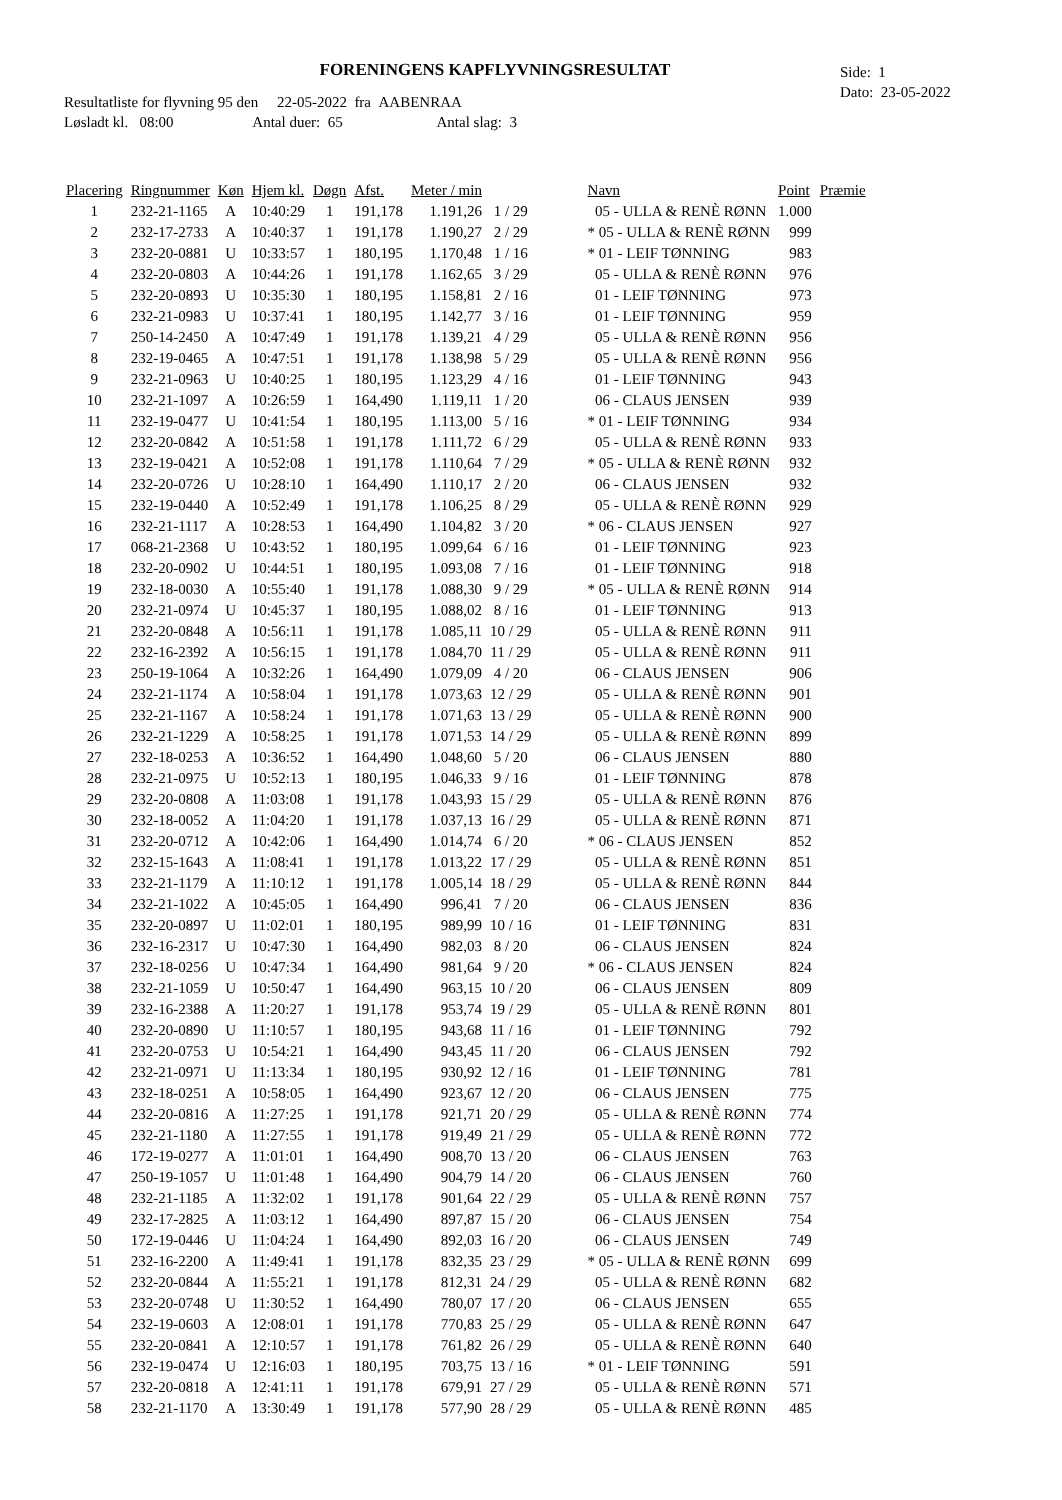FORENINGENS KAPFLYVNINGSRESULTAT
Side: 1
Dato: 23-05-2022
Resultatliste for flyvning 95 den 22-05-2022 fra AABENRAA
Løsladt kl. 08:00 Antal duer: 65 Antal slag: 3
| Placering | Ringnummer | Køn | Hjem kl. | Døgn | Afst. | Meter / min | | | Navn | Point | Præmie |
| --- | --- | --- | --- | --- | --- | --- | --- | --- | --- | --- | --- |
| 1 | 232-21-1165 | A | 10:40:29 | 1 | 191,178 | 1.191,26 | 1 / 29 | | 05 - ULLA & RENÈ RØNN | 1.000 | |
| 2 | 232-17-2733 | A | 10:40:37 | 1 | 191,178 | 1.190,27 | 2 / 29 | | * 05 - ULLA & RENÈ RØNN | 999 | |
| 3 | 232-20-0881 | U | 10:33:57 | 1 | 180,195 | 1.170,48 | 1 / 16 | | * 01 - LEIF TØNNING | 983 | |
| 4 | 232-20-0803 | A | 10:44:26 | 1 | 191,178 | 1.162,65 | 3 / 29 | | 05 - ULLA & RENÈ RØNN | 976 | |
| 5 | 232-20-0893 | U | 10:35:30 | 1 | 180,195 | 1.158,81 | 2 / 16 | | 01 - LEIF TØNNING | 973 | |
| 6 | 232-21-0983 | U | 10:37:41 | 1 | 180,195 | 1.142,77 | 3 / 16 | | 01 - LEIF TØNNING | 959 | |
| 7 | 250-14-2450 | A | 10:47:49 | 1 | 191,178 | 1.139,21 | 4 / 29 | | 05 - ULLA & RENÈ RØNN | 956 | |
| 8 | 232-19-0465 | A | 10:47:51 | 1 | 191,178 | 1.138,98 | 5 / 29 | | 05 - ULLA & RENÈ RØNN | 956 | |
| 9 | 232-21-0963 | U | 10:40:25 | 1 | 180,195 | 1.123,29 | 4 / 16 | | 01 - LEIF TØNNING | 943 | |
| 10 | 232-21-1097 | A | 10:26:59 | 1 | 164,490 | 1.119,11 | 1 / 20 | | 06 - CLAUS JENSEN | 939 | |
| 11 | 232-19-0477 | U | 10:41:54 | 1 | 180,195 | 1.113,00 | 5 / 16 | | * 01 - LEIF TØNNING | 934 | |
| 12 | 232-20-0842 | A | 10:51:58 | 1 | 191,178 | 1.111,72 | 6 / 29 | | 05 - ULLA & RENÈ RØNN | 933 | |
| 13 | 232-19-0421 | A | 10:52:08 | 1 | 191,178 | 1.110,64 | 7 / 29 | | * 05 - ULLA & RENÈ RØNN | 932 | |
| 14 | 232-20-0726 | U | 10:28:10 | 1 | 164,490 | 1.110,17 | 2 / 20 | | 06 - CLAUS JENSEN | 932 | |
| 15 | 232-19-0440 | A | 10:52:49 | 1 | 191,178 | 1.106,25 | 8 / 29 | | 05 - ULLA & RENÈ RØNN | 929 | |
| 16 | 232-21-1117 | A | 10:28:53 | 1 | 164,490 | 1.104,82 | 3 / 20 | | * 06 - CLAUS JENSEN | 927 | |
| 17 | 068-21-2368 | U | 10:43:52 | 1 | 180,195 | 1.099,64 | 6 / 16 | | 01 - LEIF TØNNING | 923 | |
| 18 | 232-20-0902 | U | 10:44:51 | 1 | 180,195 | 1.093,08 | 7 / 16 | | 01 - LEIF TØNNING | 918 | |
| 19 | 232-18-0030 | A | 10:55:40 | 1 | 191,178 | 1.088,30 | 9 / 29 | | * 05 - ULLA & RENÈ RØNN | 914 | |
| 20 | 232-21-0974 | U | 10:45:37 | 1 | 180,195 | 1.088,02 | 8 / 16 | | 01 - LEIF TØNNING | 913 | |
| 21 | 232-20-0848 | A | 10:56:11 | 1 | 191,178 | 1.085,11 | 10 / 29 | | 05 - ULLA & RENÈ RØNN | 911 | |
| 22 | 232-16-2392 | A | 10:56:15 | 1 | 191,178 | 1.084,70 | 11 / 29 | | 05 - ULLA & RENÈ RØNN | 911 | |
| 23 | 250-19-1064 | A | 10:32:26 | 1 | 164,490 | 1.079,09 | 4 / 20 | | 06 - CLAUS JENSEN | 906 | |
| 24 | 232-21-1174 | A | 10:58:04 | 1 | 191,178 | 1.073,63 | 12 / 29 | | 05 - ULLA & RENÈ RØNN | 901 | |
| 25 | 232-21-1167 | A | 10:58:24 | 1 | 191,178 | 1.071,63 | 13 / 29 | | 05 - ULLA & RENÈ RØNN | 900 | |
| 26 | 232-21-1229 | A | 10:58:25 | 1 | 191,178 | 1.071,53 | 14 / 29 | | 05 - ULLA & RENÈ RØNN | 899 | |
| 27 | 232-18-0253 | A | 10:36:52 | 1 | 164,490 | 1.048,60 | 5 / 20 | | 06 - CLAUS JENSEN | 880 | |
| 28 | 232-21-0975 | U | 10:52:13 | 1 | 180,195 | 1.046,33 | 9 / 16 | | 01 - LEIF TØNNING | 878 | |
| 29 | 232-20-0808 | A | 11:03:08 | 1 | 191,178 | 1.043,93 | 15 / 29 | | 05 - ULLA & RENÈ RØNN | 876 | |
| 30 | 232-18-0052 | A | 11:04:20 | 1 | 191,178 | 1.037,13 | 16 / 29 | | 05 - ULLA & RENÈ RØNN | 871 | |
| 31 | 232-20-0712 | A | 10:42:06 | 1 | 164,490 | 1.014,74 | 6 / 20 | | * 06 - CLAUS JENSEN | 852 | |
| 32 | 232-15-1643 | A | 11:08:41 | 1 | 191,178 | 1.013,22 | 17 / 29 | | 05 - ULLA & RENÈ RØNN | 851 | |
| 33 | 232-21-1179 | A | 11:10:12 | 1 | 191,178 | 1.005,14 | 18 / 29 | | 05 - ULLA & RENÈ RØNN | 844 | |
| 34 | 232-21-1022 | A | 10:45:05 | 1 | 164,490 | 996,41 | 7 / 20 | | 06 - CLAUS JENSEN | 836 | |
| 35 | 232-20-0897 | U | 11:02:01 | 1 | 180,195 | 989,99 | 10 / 16 | | 01 - LEIF TØNNING | 831 | |
| 36 | 232-16-2317 | U | 10:47:30 | 1 | 164,490 | 982,03 | 8 / 20 | | 06 - CLAUS JENSEN | 824 | |
| 37 | 232-18-0256 | U | 10:47:34 | 1 | 164,490 | 981,64 | 9 / 20 | | * 06 - CLAUS JENSEN | 824 | |
| 38 | 232-21-1059 | U | 10:50:47 | 1 | 164,490 | 963,15 | 10 / 20 | | 06 - CLAUS JENSEN | 809 | |
| 39 | 232-16-2388 | A | 11:20:27 | 1 | 191,178 | 953,74 | 19 / 29 | | 05 - ULLA & RENÈ RØNN | 801 | |
| 40 | 232-20-0890 | U | 11:10:57 | 1 | 180,195 | 943,68 | 11 / 16 | | 01 - LEIF TØNNING | 792 | |
| 41 | 232-20-0753 | U | 10:54:21 | 1 | 164,490 | 943,45 | 11 / 20 | | 06 - CLAUS JENSEN | 792 | |
| 42 | 232-21-0971 | U | 11:13:34 | 1 | 180,195 | 930,92 | 12 / 16 | | 01 - LEIF TØNNING | 781 | |
| 43 | 232-18-0251 | A | 10:58:05 | 1 | 164,490 | 923,67 | 12 / 20 | | 06 - CLAUS JENSEN | 775 | |
| 44 | 232-20-0816 | A | 11:27:25 | 1 | 191,178 | 921,71 | 20 / 29 | | 05 - ULLA & RENÈ RØNN | 774 | |
| 45 | 232-21-1180 | A | 11:27:55 | 1 | 191,178 | 919,49 | 21 / 29 | | 05 - ULLA & RENÈ RØNN | 772 | |
| 46 | 172-19-0277 | A | 11:01:01 | 1 | 164,490 | 908,70 | 13 / 20 | | 06 - CLAUS JENSEN | 763 | |
| 47 | 250-19-1057 | U | 11:01:48 | 1 | 164,490 | 904,79 | 14 / 20 | | 06 - CLAUS JENSEN | 760 | |
| 48 | 232-21-1185 | A | 11:32:02 | 1 | 191,178 | 901,64 | 22 / 29 | | 05 - ULLA & RENÈ RØNN | 757 | |
| 49 | 232-17-2825 | A | 11:03:12 | 1 | 164,490 | 897,87 | 15 / 20 | | 06 - CLAUS JENSEN | 754 | |
| 50 | 172-19-0446 | U | 11:04:24 | 1 | 164,490 | 892,03 | 16 / 20 | | 06 - CLAUS JENSEN | 749 | |
| 51 | 232-16-2200 | A | 11:49:41 | 1 | 191,178 | 832,35 | 23 / 29 | | * 05 - ULLA & RENÈ RØNN | 699 | |
| 52 | 232-20-0844 | A | 11:55:21 | 1 | 191,178 | 812,31 | 24 / 29 | | 05 - ULLA & RENÈ RØNN | 682 | |
| 53 | 232-20-0748 | U | 11:30:52 | 1 | 164,490 | 780,07 | 17 / 20 | | 06 - CLAUS JENSEN | 655 | |
| 54 | 232-19-0603 | A | 12:08:01 | 1 | 191,178 | 770,83 | 25 / 29 | | 05 - ULLA & RENÈ RØNN | 647 | |
| 55 | 232-20-0841 | A | 12:10:57 | 1 | 191,178 | 761,82 | 26 / 29 | | 05 - ULLA & RENÈ RØNN | 640 | |
| 56 | 232-19-0474 | U | 12:16:03 | 1 | 180,195 | 703,75 | 13 / 16 | | * 01 - LEIF TØNNING | 591 | |
| 57 | 232-20-0818 | A | 12:41:11 | 1 | 191,178 | 679,91 | 27 / 29 | | 05 - ULLA & RENÈ RØNN | 571 | |
| 58 | 232-21-1170 | A | 13:30:49 | 1 | 191,178 | 577,90 | 28 / 29 | | 05 - ULLA & RENÈ RØNN | 485 | |